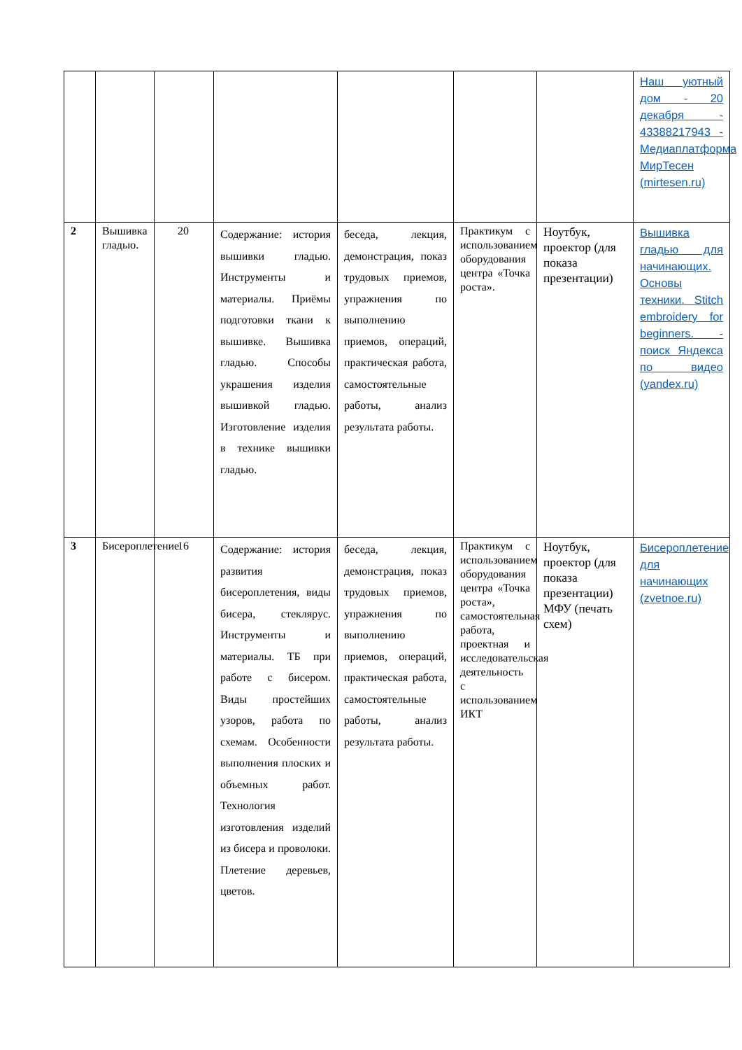| | | | | | | | Наш уютный дом - 20 декабря - 43388217943 - Медиаплатформа МирТесен (mirtesen.ru) |
| 2 | Вышивка гладью. | 20 | Содержание: история вышивки гладью. Инструменты и материалы. Приёмы подготовки ткани к вышивке. Вышивка гладью. Способы украшения изделия вышивкой гладью. Изготовление изделия в технике вышивки гладью. | беседа, лекция, демонстрация, показ трудовых приемов, упражнения по выполнению приемов, операций, практическая работа, самостоятельные работы, анализ результата работы. | Практикум с использованием оборудования центра «Точка роста». | Ноутбук, проектор (для показа презентации) | Вышивка гладью для начинающих. Основы техники. Stitch embroidery for beginners. - поиск Яндекса по видео (yandex.ru) |
| 3 | Бисероплетение | 16 | Содержание: история развития бисероплетения, виды бисера, стеклярус. Инструменты и материалы. ТБ при работе с бисером. Виды простейших узоров, работа по схемам. Особенности выполнения плоских и объемных работ. Технология изготовления изделий из бисера и проволоки. Плетение деревьев, цветов. | беседа, лекция, демонстрация, показ трудовых приемов, упражнения по выполнению приемов, операций, практическая работа, самостоятельные работы, анализ результата работы. | Практикум с использованием оборудования центра «Точка роста», самостоятельная работа, проектная и исследовательская деятельность с использованием ИКТ | Ноутбук, проектор (для показа презентации) МФУ (печать схем) | Бисероплетение для начинающих (zvetnoe.ru) |